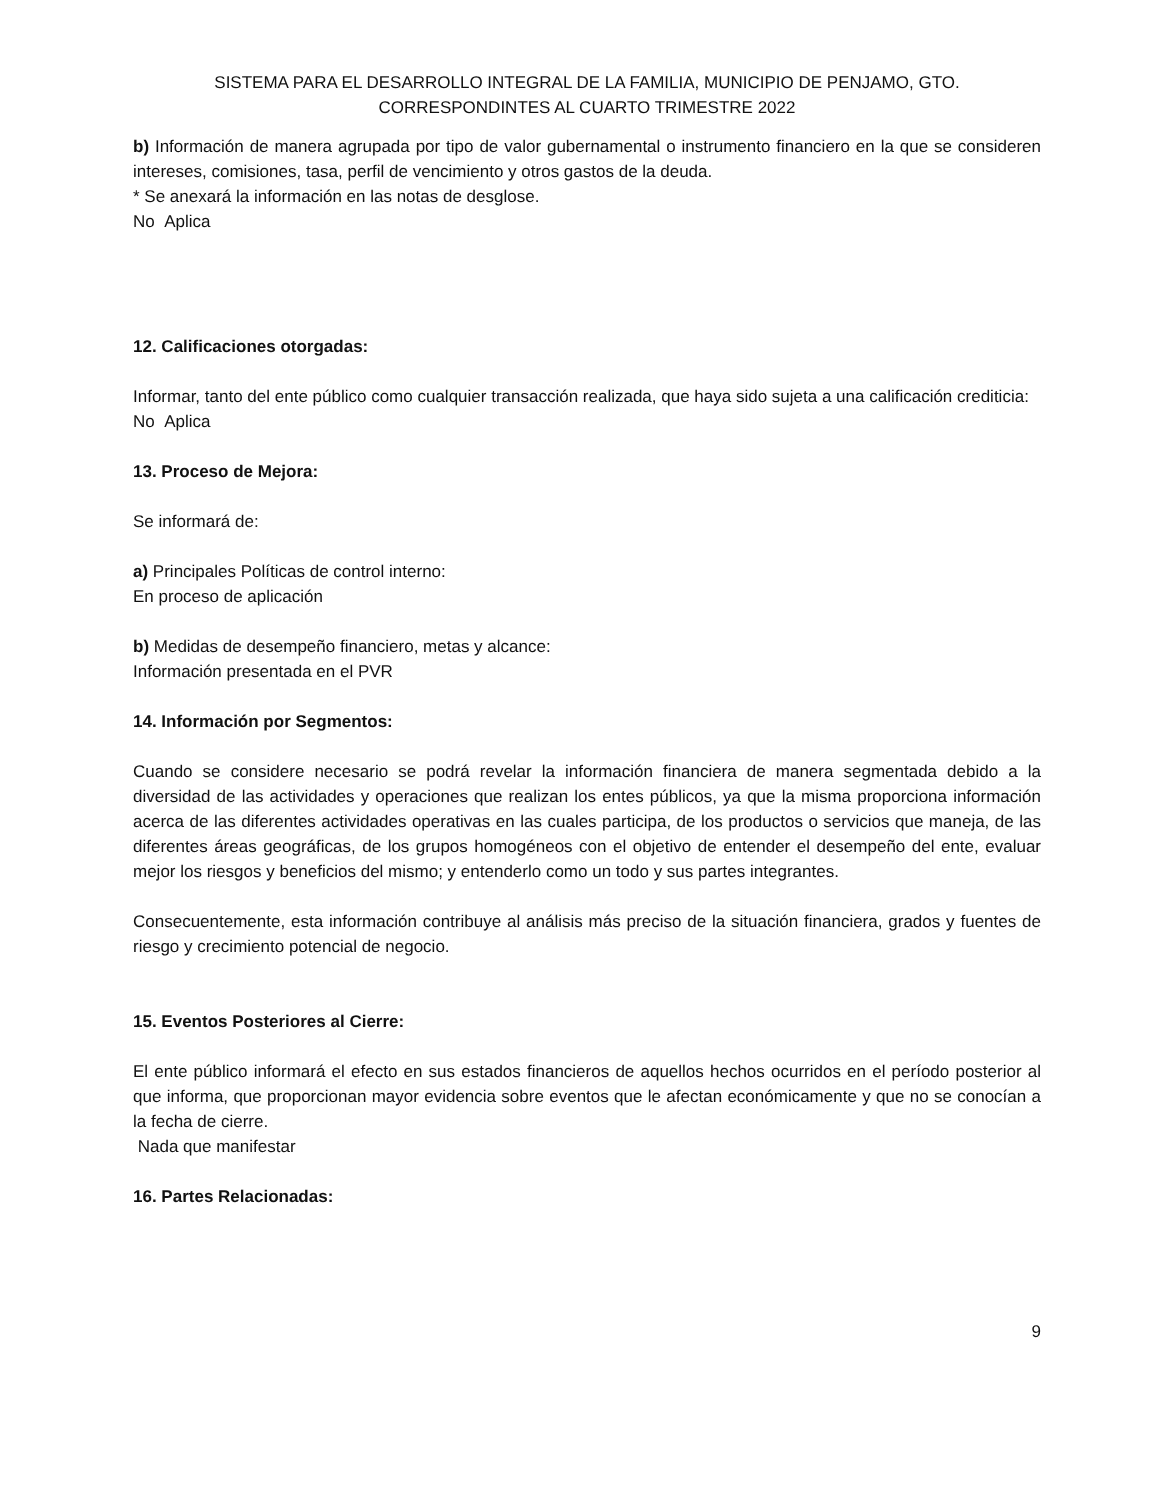SISTEMA PARA EL DESARROLLO INTEGRAL DE LA FAMILIA, MUNICIPIO DE PENJAMO, GTO.
CORRESPONDINTES AL CUARTO TRIMESTRE 2022
b) Información de manera agrupada por tipo de valor gubernamental o instrumento financiero en la que se consideren intereses, comisiones, tasa, perfil de vencimiento y otros gastos de la deuda.
* Se anexará la información en las notas de desglose.
No Aplica
12. Calificaciones otorgadas:
Informar, tanto del ente público como cualquier transacción realizada, que haya sido sujeta a una calificación crediticia:
No Aplica
13. Proceso de Mejora:
Se informará de:
a) Principales Políticas de control interno:
En proceso de aplicación
b) Medidas de desempeño financiero, metas y alcance:
Información presentada en el PVR
14. Información por Segmentos:
Cuando se considere necesario se podrá revelar la información financiera de manera segmentada debido a la diversidad de las actividades y operaciones que realizan los entes públicos, ya que la misma proporciona información acerca de las diferentes actividades operativas en las cuales participa, de los productos o servicios que maneja, de las diferentes áreas geográficas, de los grupos homogéneos con el objetivo de entender el desempeño del ente, evaluar mejor los riesgos y beneficios del mismo; y entenderlo como un todo y sus partes integrantes.
Consecuentemente, esta información contribuye al análisis más preciso de la situación financiera, grados y fuentes de riesgo y crecimiento potencial de negocio.
15. Eventos Posteriores al Cierre:
El ente público informará el efecto en sus estados financieros de aquellos hechos ocurridos en el período posterior al que informa, que proporcionan mayor evidencia sobre eventos que le afectan económicamente y que no se conocían a la fecha de cierre.
Nada que manifestar
16. Partes Relacionadas:
9